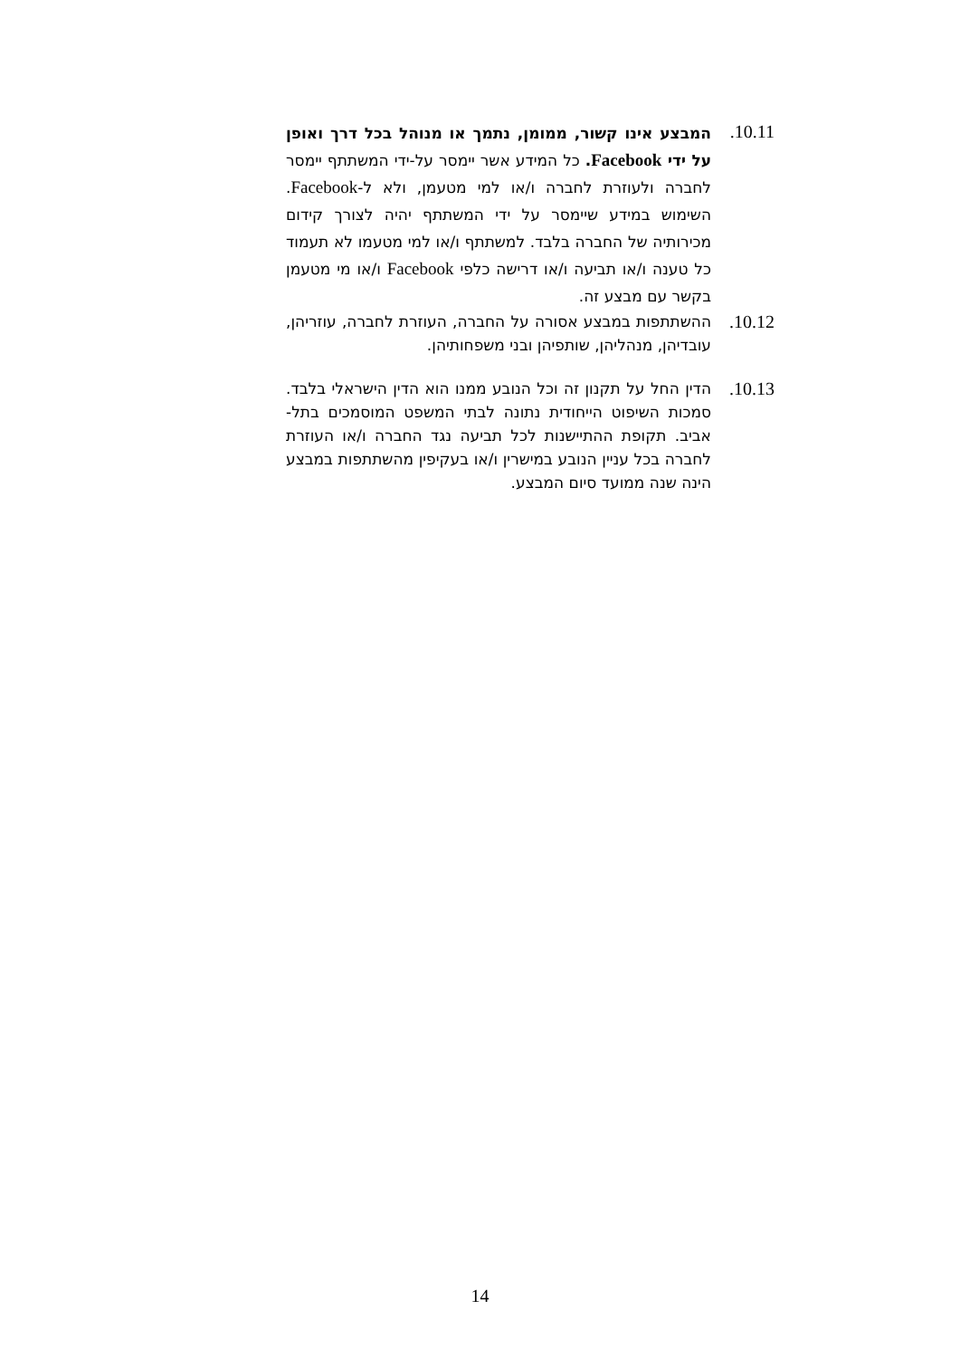10.11.
המבצע אינו קשור, ממומן, נתמך או מנוהל בכל דרך ואופן על ידי Facebook. כל המידע אשר יימסר על-ידי המשתתף יימסר לחברה ולעוזרת לחברה ו/או למי מטעמן, ולא ל-Facebook. השימוש במידע שיימסר על ידי המשתתף יהיה לצורך קידום מכירותיה של החברה בלבד. למשתתף ו/או למי מטעמו לא תעמוד כל טענה ו/או תביעה ו/או דרישה כלפי Facebook ו/או מי מטעמן בקשר עם מבצע זה.
10.12.
ההשתתפות במבצע אסורה על החברה, העוזרת לחברה, עוזריהן, עובדיהן, מנהליהן, שותפיהן ובני משפחותיהן.
10.13.
הדין החל על תקנון זה וכל הנובע ממנו הוא הדין הישראלי בלבד. סמכות השיפוט הייחודית נתונה לבתי המשפט המוסמכים בתל-אביב. תקופת ההתיישנות לכל תביעה נגד החברה ו/או העוזרת לחברה בכל עניין הנובע במישרין ו/או בעקיפין מהשתתפות במבצע הינה שנה ממועד סיום המבצע.
14